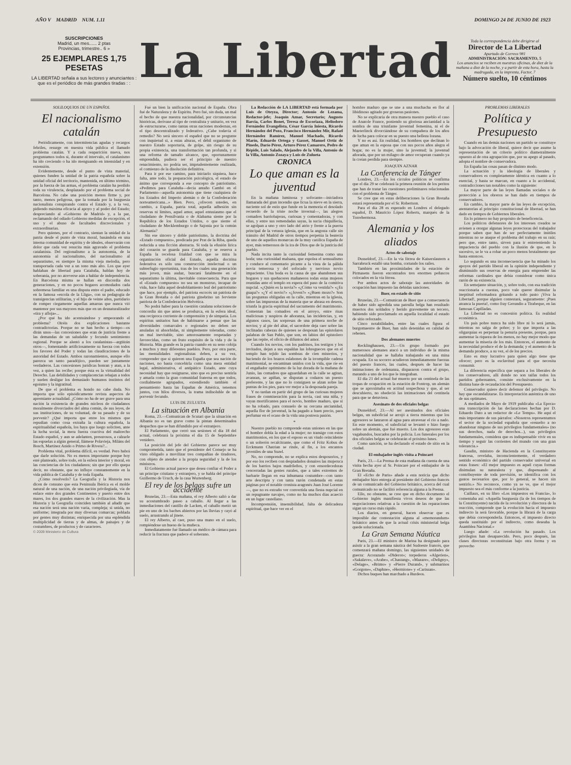AÑO V MADRID NUM. 1.11 DOMINGO 24 DE JUNIO DE 1923
SUSCRIPCIONES
Madrid, un mes...... 2 ptas
Provincias, trimestre.. 6 »
25 EJEMPLARES 1,75 PESETAS
LA LIBERTAD señala a sus lectores y anunciantes : que es el periódico de más grandes tiradas : :
La Libertad
Toda la correspondencia debe dirigirse al
Director de La Libertad
Apartado de Correos 981
ADMINISTRACIÓN: SACRAMENTO, 5
Los anuncios se reciben en nuestras oficinas, de diez de la mañana a diez de la noche, y a partir de esta hora, hasta la madrugada, en la imprenta, Factor, 7
Número suelto, 10 céntimos
SOLILOQUIOS DE UN ESPAÑOL
El nacionalismo catalán
Periódicamente, con intermitencias agudas y recargos febriles, resurge en nuestra vida pública el llamado problema catalán. Y a cada reaparición nueva, nos preguntamos todos si, durante el intervalo, el catalanismo ha ido creciendo o ha ido menguando en intensidad y en extensión.
Evidentemente, desde el punto de vista material, quienes funden la unidad de la patria española sobre la unidad oficial del territorio, mantenida, en último término, por la fuerza de las armas, el problema catalán ha perdido toda su virulencia, desplazado por el problema social de Barcelona. No cabe una posición menos firme y, por tanto, menos peligrosa, que la tomada por la burguesía nacionalista conspirando contra el Estado y, a la vez, pidiendo máxima eficacia al apoyo y al poder del Estado; despreciando al «Gobierno de Madrid» y, a la par, reclamando del odiado Gobierno medidas de excepción, el uso y el abuso de facultades discrecionales y extraordinarias.
Pero quienes, por el contrario, sientan la unidad de la patria desde el punto de vista moral, basándola en una interna comunidad de espíritu y de ideales, observarán con dolor que cada vez resucita más agravado el problema catalanista. Del regionalismo a la autonomía, de la autonomía al nacionalismo, del nacionalismo al separatismo, es siempre la misma vieja melodía, pero transportada cada vez a un tono más alto. Los que ayer hablaban de libertad para Cataluña, hablan hoy de soberanía, por no atreverse aún a hablar de independencia. En Barcelona misma se hallan en discordia dos generaciones, y en no pocos hogares acomodados cada sobremesa familiar es una disputa entre el padre, educado en la famosa «escola de la Lliga», con su pedagogía de transigencias utilitarias, y el hijo de veinte años, partidario de romper ciegamente aquellas amarras que nunca vió mantenor por sus mayores más que en un desnaturalizador «tira y afloja»...
¿Por qué ha ido acentuándose y empeorando el problema? Oiréis dos explicaciones bastante contradictorias. Porque no se han hecho a tiempo—os dirán unos—las concesiones que eran de justicia frente a las demandas de un saludable y fecundo sentimiento regional. Porque se alentó a los catalanistas—argüirán otros—, fomentando artificiosamente su fuerza con todos los favores del Poder y todas las claudicaciones de la autoridad del Estado. Ambos razonamientos, aunque ello parezca un tanto paradójico, pueden ser juntamente verdaderos. Las concesiones jurídicas honran y atan, a la vez, a quien las recibe; porque ésta es la virtualidad del Derecho. Las debilidades y complacencias rebajan a todos y suelen desligar los demasiado humanos instintos del egoísmo y la ingratitud.
De que el problema es hondo no cabe duda. No importa que sólo episódicamente revista aspectos de apremiante actualidad. ¿Cómo no ha de ser grave para una nación la existencia de grandes núcleos de ciudadanos moralmente divorciados del alma común, de sus leyes, de sus instituciones, de su voluntad, de su pasado y de su porvenir? ¿Qué importa que entre los mismos que repudian como cosa extraña la cultura española, la espiritualidad española, los haya que luego soliciten, ante la lucha social, la mera fuerza coactiva del maltrecho Estado español, y aun se adelanten, presurosos, a calzarle las espuelas a algún general, llámese Polavieja, Miláns del Bosch, Martínez Anido o Primo de Rivera?...
Problema vital, problema difícil, es verdad. Pero habrá que darle solución. No es menos importante porque hoy esté planteado, sobre todo, en la esfera interior y moral, en las conciencias de los ciudadanos; sin que por ello quepa decir, no obstante, que no influye constantemente en la vida pública de Cataluña y de toda España.
¿Cómo resolverlo? La Geografía y la Historia nos dicen de consuno que esta Península Ibérica es el molde natural de una nación, de una nación privilegiada, vía de enlace entre dos grandes Continentes y puerto entre dos mares, los dos grandes mares de la civilización. Mas la Historia y la Geografía coinciden también al añadir que esa nación será una nación varia, compleja; si unida, no uniforme; integrada por muy diversas comarcas; poblada por gentes muy distintas; enriquecida por una espléndida multiplicidad de tierras y de almas, de paisajes y de costumbres, de productos y de caracteres.
© 2009 Ministerio de Cultura
Fué un bien la unificación nacional de España. Obra fué de Naturaleza y de Espíritu. Pero fué, sin duda, un mal el hecho de que nuestra nacionalidad, por circunstancias históricas, derivase al tipo de centralista y unitario, en vez de estructurarse, como tantas otras naciones modernas, en el tipo descentralizado y federativo. ¿Cabe todavía el remedio? No será sincero el español que no se pregunte con inquietud si, a estas alturas, el débil organismo de nuestro Estado soportaría, de golpe, sin riesgo de su propia existencia, una transformación tan profunda, y si una reforma de tamaño alcance, que, oportunamente emprendida, pudiera ser el principio de nuestro renacimiento, no podría ser, imprudentemente realizada, el comienzo de la disolución definitiva.
Para ir por ese camino, para iniciarlo siquiera, hace falta, ante todo, la preparación psicológica, el estado de ánimo que corresponda a ese concepto de patriotismo. «Pedimos para Cataluña—decía antaño Cambó en el Parlamento—aquella autonomía que tiene cualquiera de los Estados del Imperio alemán o de la Confederación norteamericana...» Bien. Pero, ¿ofrecen ustedes, en cambio, a España, patria total, aquella adhesión sin reservas ni límites, aquel amor, aquel entusiasmo que el ciudadano de Pensilvania o de Alabama siente por la República de los Estados Unidos, o que siente el ciudadano de Mecklemburgo o de Sajonia por la común Alemania?
Sin ese sincero y doble patriotismo, la doctrina del «Estado compuesto», predicada por Prat de la Riba, queda reducida a una ficción abstracta. Si toda la efusión lírica del corazón se guarda para Cataluña, y se reserva a España la recelosa frialdad con que se mira la organización oficial del Estado, aquella doctrina federativa es sólo una construcción intelectual o un subterfugio oportunista, tras de los cuales una generación más joven, más audaz, buscará fatalmente en el separatismo la última, inevitable consecuencia. Para que el «Estado compuesto» no sea un monstruo, incapaz de vida, hace falta aquel desdoblamiento leal del patriotismo que hace, por ejemplo, del patriota escocés un patriota de la Gran Bretaña o del patriota ginebrino un ferviente patriota de la Confederación Helvética.
No podrá haber para la cuestión catalana soluciones de concordia sin que antes se produzca, en la esfera ideal, una recíproca corriente de comprensión y de simpatía. Los espíritus unitarios han de habituarse a pensar que las diversidades comarcales o regionales no deben ser anuladas ni absorbidas, ni simplemente toleradas, como un mal inevitable, sino amorosamente respetadas y favorecidas, como un fruto exquisito de la vida y de la Historia. Más grande es la patria cuando en su seno cobija a muchos y muy diferentes pueblos. Pero, por otra parte, las mentalidades regionalistas deben, a su vez, comprender que si quieren una España que sea nación de naciones, no basta concebirla como una mera entidad legal, administrativa, el antipático Estado, ante cuya necesidad hay que resignarse, sino que es preciso sentirla y amarla como la gran comunidad fraterna en que todos, cordialmente agrupados, extendiendo también el pensamiento hasta las Españas de América, tenemos juntos, con hilos diversos, la trama indisoluble de un porvenir fecundo.
LUIS DE ZULUETA
La situación en Albania
Roma, 23.—Comunican de Scutari que la situación en Albania no es tan grave como la pintan determinados despachos que se han difundido por el extranjero.
El Parlamento, que cerró sus sesiones el día 18 del actual, celebrará la próxima el día 15 de Septiembre venidero.
La posición del jefe del Gobierno parece ser muy comprometida, tanto que el presidente del Consejo se ha visto obligado a movilizar tres compañías de tiradores, con objeto de atender a la propia seguridad y la de los ministros.
El Gobierno actual parece que desea confiar el Poder a un príncipe cristiano y extranjero, y se habla del príncipe Guillermo de Uruch, de la casa Wurtenberg.
El rey de los belgas sufre un accidente
Bruselas, 23.—Esta mañana, el rey Alberto salió a dar su acostumbrado paseo a caballo. Al llegar a las inmediaciones del castillo de Lacken, el caballo metió un pie en uno de los baches abiertos por las lluvias y cayó al suelo, arrastrando al jinete.
El rey Alberto, al caer, puso una mano en el suelo, rompiéndose un hueso de la muñeca.
Inmediatamente fué llamado un médico de cámara para reducir la fractura que padece el soberano.
La Redacción de LA LIBERTAD está formada por Luis de Oteyza, Director; Antonio de Lezama, Redactor-jefe; Joaquín Aznar, Secretario; Augusto Barcia, Carlos Bonet, Teresa de Escoriaza, Heliodoro Fernández Evangelista, César García Iniesta, Ricardo Hernández del Pozo, Francisco Hernández Mir, Rafael Hernández Ramírez, Manuel Machado, Ricardo Marín, Eduardo Ortega y Gasset, Manuel Ortiz de Pinedo, Darío Pérez, Arturo Pérez Camarero, Pedro de Répide, Luis Salado, Alejandro de la Villa, Antonio de la Villa, Antonio Zozaya y Luis de Zulueta
CRONICA
Lo que aman es la juventud
En la mañana luminosa y sofocante—iniciadora llamarada del gran incendio que licua la nieve en la sierra, naciente sol de estío que funde en la memoria el desolado recuerdo de la triste noche invernal—, las alegres comadres barriobajeras, curiosas y comentadoras, y con ellas, y entre sus remendadas sayas, la sucia chiquillería, se agolpan a uno y otro lado del atrio y frente a la puerta principal de la vetusta iglesia, que en la angosta calle sin tránsito del Madrid de otros tiempos perpetúa la beatería de uno de aquellos monarcas de la muy católica España de ayer, más temerosos de la ira de Dios que de la justicia del pueblo.
Nada incita tanto la curiosidad femenina como una boda; una curiosidad malsana, que espolea el sensualismo y conduce al comentario picante a la vista de la pálida novia temerosa y del sofocado y nervioso novio impaciente. Una boda es la causa de que abandonen sus hogares y sus quehaceres mañaneros todas estas mujeres reunidas ante el templo en espera del paso de la comitiva nupcial. «¿Quién es la novia?» «¿Cómo va vestida?» «¿Es guapa?» «¿Y el novio?» «¿Joven?» «¿Buen mozo?» Son las preguntas obligadas en la calle, mientras en la iglesia, sobre las impurezas de la materia que se abrasa en deseos, triunfa la gracia espiritual del sacramento del matrimonio. Comentan las comadres en el arroyo, entre risas maliciosas y suspiros de añoranza, las incidencias, y, en algunos casos, las sorpresas de una primera noche de novios; y al pie del altar, el sacerdote deja caer sobre las inclinadas cabezas de quienes se desposan las epistolares palabras de San Pablo, que son, en labios del epistolero que las repite, el oficio de difuntos del amor.
Cuando los novios, con los padrinos, los testigos y los invitados, dejan a sus espaldas las lobregueces que en el templo han tejido las sombras de cien misterios, y haciendo de los brazos eslabones de la irrompible cadena matrimonial, se encaminan unidos con la vida, que ríe en el engañador optimismo de la luz dorada de la mañana de Junio, las comadres que aguardaban en la calle se agitan, avanzan, se apiñan, se disputan a codazos un puesto preferente, y las que no lo consiguen se alzan sobre las puntas de los pies, para ver mejor a la desposada pareja.
Y no tardan en partir del grupo de las curiosas mujeres frases de conmiseración para la novia, casi una niña, y vayas mortificantes para el novio, hombre maduro, que si no ha robado, para consuelo de su cercana ancianidad, aquella flor de juventud, la ha pagado a buen precio, para perfumar en el ocaso de la vida una postrera pasión.
*
Nuestro pueblo no comprende estas uniones en las que el hombre dobla la edad a la mujer; no transige con estos matrimonios, en los que el esposo es un viudo reincidente o un solterón recalcitrante, que como el Fritz Kobus de Erckmann Chatrian se rinde, al fin, a los encantos juveniles de una Suzel.
No, no comprende, no se explica estos desposorios, y por eso los reciben con despiadados donaires las mujeruca de los barrios bajos madrileños, y con ensordecedoras cencerradas las gentes rurales, que a tales extremos de barbarie llegan en esa inhumana costumbre—con tanto arte descripta y con tanta razón condenada en estas páginas por el notable cronista aragonés Juan José Lorente—, que no es extraño ver convertida una fiesta nupcial en un repugnante navajeo, como no ha muchos días acaeció en un lugar castellano.
Incomprensión, insensibilidad, falta de delicadeza espiritual, que hace ver en el
hombre maduro que se une a una muchacha en flor al libidinoso agitado por groseras pasiones.
No se explicaría de otra manera nuestro pueblo el caso de Anatole France, poniendo su gloriosa ancianidad a la sombra de una triunfante juventud femenina, ni el de Maeterlinck divorciándose de su compañera de los años de lucha para colocar en su puesto una belleza lozana.
Y no es así. En realidad, los hombres que declinan lo que aman en la esposa que con sus pocos años alegra el hogar, no es la mujer, sino la juventud; la juventud añorada, que por un milagro de amor recuperan cuando ya la creían perdida para siempre.
JOAQUIN AZNAR
La Conferencia de Tánger
Londres, 23.—En los círculos políticos se confirma que el día 29 se celebrará la primera reunión de los peritos que han de tratar las cuestiones preliminares relacionadas con el problema de Tánger.
Se cree que en estas deliberaciones la Gran Bretaña estará representada por el Sr. Robertson.
Para el día 28 es esperado en Londres el delegado español, D. Mauricio López Roberts, marqués de la Torrehermosa.
Alemania y los aliados
Actos de sabotaje
Dusseldorf, 23.—En la vía férrea de Kaiserslautern a Sarrabruck estalló una bomba, cortando los raíles.
También en las proximidades de la estación de Pirmasens fueron encontrados tres enormes peñascos colocados en la vía férrea.
Por ambos actos de sabotaje las autoridades de ocupación han impuesto las debidas sanciones.
Buer, en estado de sitio
Bruselas, 23.—Comunican de Buer que a consecuencia de haber sido agredida una patrulla belga han resultado muertos dos soldados y herido gravemente un tercero, habiendo sido proclamado en aquella localidad el estado de sitio reforzado.
Cinco notabilidades, entre las cuales figura el burgomaestre de Buer, han sido detenidas en calidad de rehenes.
Dos alemanes muertos
Recklinghausen, 23.—Un grupo formado por numerosos alemanes atacó a un individuo de la misma nacionalidad que se hallaba trabajando en una mina ocupada. En su socorro acudieron inmediatamente fuerzas del puesto francés, las cuales, después de hacer las intimaciones de ordenanza, dispararon contra el grupo, matando a uno de los que le integraban.
El día 21 del actual fué muerto por un centinela de las tropas de ocupación en la estación de Fontrop, un alemán que se aproximaba en actitud sospechosa y que, al ser descubierto, no obedeció las intimaciones del centinela para que se detuviera.
Asesinato de dos oficiales belgas
Dusseldorf, 23.—Al ser asesinados dos oficiales belgas, un suboficial se arrojó a tierra mientras que los agresores se lanzaron al agua para atravesar el río a nado. En este momento, el suboficial se levantó e hizo fuego sobre un alemán, que fué muerto. Los dos agresores eran vagabundos, buscados por la policía. Los funerales por los dos oficiales belgas se celebrarán el próximo lunes.
Como sanción, se ha declarado el estado de sitio en la ciudad.
El embajador inglés visita a Poincaré
París, 23.—La Prensa de esta mañana da cuenta de una visita hecha ayer al Sr. Poincaré por el embajador de la Gran Bretaña.
El «Echo de Paris» añade a esta noticia que dicho embajador hizo entrega al presidente del Gobierno francés de un comunicado del Gobierno británico, acerca del cual comunicado no se facilitó referencia alguna a la Prensa.
Ello, no obstante, se cree que en dicho documento el Gobierno inglés manifiesta vivos deseos de que las negociaciones relativas a la cuestión de las reparaciones sigan un curso más rápido.
Los diarios, en general, hacen observar que es imposible dar contestación alguna al «memorandum» británico antes de que la actual crisis ministerial belga quede solucionada.
La Gran Semana Náutica
París, 23.—El ministro de Marina ha designado para asistir a la gran semana náutica del Sudoeste francés, que comenzará mañana domingo, las siguientes unidades de guerra: Acorazado «Diderot»; torpederos «Algerien», «Sakalave», «Arabe», «Chastang», «Mazare», «Deligny», «Delage», «Brimo» y «Pierre Durand», y submarinos «Gorgone», «Daphne», «Hermione» y «Carissan».
Dichos buques han marchado a Burdeos.
PROBLEMAS LIBERALES
Política y Presupuesto
Cuando en las demás naciones un partido se constituye bajo la advocación de liberal, quiere decir que asume la representación de un criterio político diametralmente opuesto al de otra agrupación que, por su apego al pasado, adopta el nombre de conservadora.
En España las cosas pasan de distinto modo.
La actuación y la ideología de liberales y conservadores es completamente idéntica en cuanto a lo esencial, y hasta se marcan, en cuanto a lo accidental, contradicciones tan notables como la siguiente:
La mayor parte de las leyes llamadas sociales o de protección a los obreros se han dado en tiempos de conservadores.
En cambio, la mayor parte de las leyes de excepción, atentatorias al principio constitucional de libertad, se han dado en tiempos de Gobiernos liberales.
En lo primero no hay propósito de beneficencia.
Los políticos defensores de los intereses creados se avienen a otorgar algunas leyes protectoras del trabajador porque saben que han de ser perfectamente inútiles mientras no se ataque el problema del trabajo en su raíz; pero que, entre tanto, sirven para ir entreteniendo la impaciencia del pueblo con la ilusión de que, en lo sucesivo, se le va a robar un poco menos brutalmente que hasta entonces.
Lo segundo es una inconsecuencia que ha minado los apoyos del partido liberal en la opinión independiente y disminuído sus reservas de energía para emprender las reformas cardinales que debía considerar como única razón de su existencia.
En semejante situación, y, sobre todo, con esa tradición reaccionaria a cuestas, poco vale querer disimular la ineptitud reformadora gritando a todo pasto ¡Viva la Libertad!, porque alguien contestará, seguramente: ¡Pues atranca la puerta!, como fray Gerundio a Tirabeque, en las famosas Capilladas.
La Libertad no es concesión política. Es realidad económica.
Un país pobre nunca ha sido libre ni lo será jamás, mientras no salga de pobre; y lo que importa a las oligarquías es perpetuar la penuria presente, porque, para aumentar la riqueza de los menos, no hay mejor modo que aumentar la miseria de los más. Entonces, el aumento de la necesidad produce el de la demanda; y el aumento de la demanda produce, a su vez, el de los precios.
Esto es muy lucrativo para quien algo tiene que ofrecer; pero es la esclavitud para el que necesita consumir.
La diferencia específica que separa a los liberales de los conservadores, allí donde no son taifas todos los partidos gobernantes, consiste exclusivamente en la distinta base de recaudación del Presupuesto.
Conservador quiere decir defensor del privilegio. No hay que escandalizarse. Es interpretación auténtica de uno de sus optimates.
A mediados de Mayo de 1919 publicaba «La Epoca» una transcripción de las declaraciones hechas por D. Eduardo Dato a un redactor de «Le Temps». He aquí el más importante de sus párrafos: «Nosotros representamos el sector de la sociedad española que «resuelto a no abandonar ninguno de sus privilegios fundamentales» (no sus derechos, nada de derechos...), sus privilegios fundamentales, considera que es indispensable vivir en su tiempo y seguir las corrientes del mundo con una gran tolerancia.»
Gaudin, ministro de Hacienda en la Constituyente francesa, revelaba, inconscientemente, el verdadero sentido económico del partido conservador universal en estas frases: «El mejor impuesto es aquél cuyas formas disimulan su naturaleza y que, dispensando al contribuyente de toda previsión, se identifica con los gastos necesarios que, por lo general, se hacen sin sentirlo.» No reconoce, como ya se ve, que el mejor impuesto sea el más conforme a la justicia.
Caillaux, en su libro «Los impuestos en Francia», lo comentaba así: «Aquella burguesía (la de los tiempos de la Constituyente) nacida de la revolución y directora de la reacción, comprende que la evolución hacia el impuesto indirecto la será favorable, porque la librará de la carga que debía corresponderla. Entonces, el impuesto directo queda sustituído por el indirecto, como deseaba la Asamblea Nacional.»
Luego añade: «La revolución ha pasado. Los privilegios han desaparecido. Pero, poco después, las clases directoras reconstituían bajo otra forma y en provecho